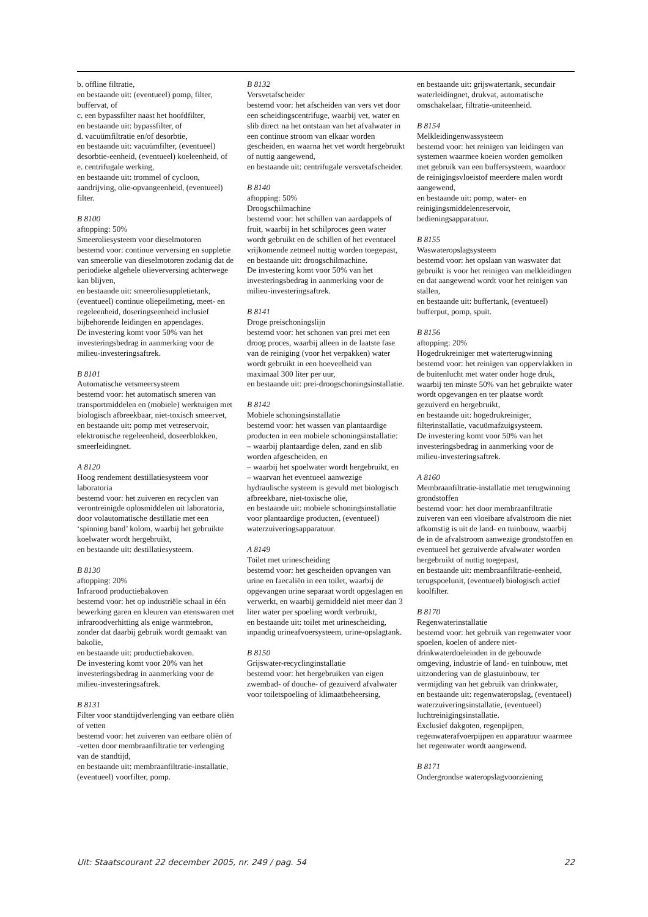b. offline filtratie,
en bestaande uit: (eventueel) pomp, filter, buffervat, of
c. een bypassfilter naast het hoofdfilter,
en bestaande uit: bypassfilter, of
d. vacuümfiltratie en/of desorbtie,
en bestaande uit: vacuümfilter, (eventueel) desorbtie-eenheid, (eventueel) koeleenheid, of
e. centrifugale werking,
en bestaande uit: trommel of cycloon, aandrijving, olie-opvangeenheid, (eventueel) filter.
B 8100
aftopping: 50%
Smeeroliesysteem voor dieselmotoren
bestemd voor: continue verversing en suppletie van smeerolie van dieselmotoren zodanig dat de periodieke algehele olieverversing achterwege kan blijven,
en bestaande uit: smeeroliesuppletietank, (eventueel) continue oliepeilmeting, meet- en regeleenheid, doseringseenheid inclusief bijbehorende leidingen en appendages.
De investering komt voor 50% van het investeringsbedrag in aanmerking voor de milieu-investeringsaftrek.
B 8101
Automatische vetsmeersysteem
bestemd voor: het automatisch smeren van transportmiddelen en (mobiele) werktuigen met biologisch afbreekbaar, niet-toxisch smeervet,
en bestaande uit: pomp met vetreservoir, elektronische regeleenheid, doseerblokken, smeerleidingnet.
A 8120
Hoog rendement destillatiesysteem voor laboratoria
bestemd voor: het zuiveren en recyclen van verontreinigde oplosmiddelen uit laboratoria, door volautomatische destillatie met een ‘spinning band’ kolom, waarbij het gebruikte koelwater wordt hergebruikt,
en bestaande uit: destillatiesysteem.
B 8130
aftopping: 20%
Infrarood productiebakoven
bestemd voor: het op industriële schaal in één bewerking garen en kleuren van etenswaren met infraroodverhitting als enige warmtebron, zonder dat daarbij gebruik wordt gemaakt van bakolie,
en bestaande uit: productiebakoven.
De investering komt voor 20% van het investeringsbedrag in aanmerking voor de milieu-investeringsaftrek.
B 8131
Filter voor standtijdverlenging van eetbare oliën of vetten
bestemd voor: het zuiveren van eetbare oliën of -vetten door membraanfiltratie ter verlenging van de standtijd,
en bestaande uit: membraanfiltratie-installatie, (eventueel) voorfilter, pomp.
B 8132
Versvetafscheider
bestemd voor: het afscheiden van vers vet door een scheidingscentrifuge, waarbij vet, water en slib direct na het ontstaan van het afvalwater in een continue stroom van elkaar worden gescheiden, en waarna het vet wordt hergebruikt of nuttig aangewend,
en bestaande uit: centrifugale versvetafscheider.
B 8140
aftopping: 50%
Droogschilmachine
bestemd voor: het schillen van aardappels of fruit, waarbij in het schilproces geen water wordt gebruikt en de schillen of het eventueel vrijkomende zetmeel nuttig worden toegepast,
en bestaande uit: droogschilmachine.
De investering komt voor 50% van het investeringsbedrag in aanmerking voor de milieu-investeringsaftrek.
B 8141
Droge preischoningslijn
bestemd voor: het schonen van prei met een droog proces, waarbij alleen in de laatste fase van de reiniging (voor het verpakken) water wordt gebruikt in een hoeveelheid van maximaal 300 liter per uur,
en bestaande uit: prei-droogschoningsinstallatie.
B 8142
Mobiele schoningsinstallatie
bestemd voor: het wassen van plantaardige producten in een mobiele schoningsinstallatie:
– waarbij plantaardige delen, zand en slib worden afgescheiden, en
– waarbij het spoelwater wordt hergebruikt, en
– waarvan het eventueel aanwezige hydraulische systeem is gevuld met biologisch afbreekbare, niet-toxische olie,
en bestaande uit: mobiele schoningsinstallatie voor plantaardige producten, (eventueel) waterzuiveringsapparatuur.
A 8149
Toilet met urinescheiding
bestemd voor: het gescheiden opvangen van urine en faecaliën in een toilet, waarbij de opgevangen urine separaat wordt opgeslagen en verwerkt, en waarbij gemiddeld niet meer dan 3 liter water per spoeling wordt verbruikt,
en bestaande uit: toilet met urinescheiding, inpandig urineafvoersysteem, urine-opslagtank.
B 8150
Grijswater-recyclinginstallatie
bestemd voor: het hergebruiken van eigen zwembad- of douche- of gezuiverd afvalwater voor toiletspoeling of klimaatbeheersing,
en bestaande uit: grijswatertank, secundair waterleidingnet, drukvat, automatische omschakelaar, filtratie-uniteenheid.
B 8154
Melkleidingenwassysteem
bestemd voor: het reinigen van leidingen van systemen waarmee koeien worden gemolken met gebruik van een buffersysteem, waardoor de reinigingsvloeistof meerdere malen wordt aangewend,
en bestaande uit: pomp, water- en reinigingsmiddelenreservoir, bedieningsapparatuur.
B 8155
Waswateropslagsysteem
bestemd voor: het opslaan van waswater dat gebruikt is voor het reinigen van melkleidingen en dat aangewend wordt voor het reinigen van stallen,
en bestaande uit: buffertank, (eventueel) bufferput, pomp, spuit.
B 8156
aftopping: 20%
Hogedrukreiniger met waterterugwinning
bestemd voor: het reinigen van oppervlakken in de buitenlucht met water onder hoge druk, waarbij ten minste 50% van het gebruikte water wordt opgevangen en ter plaatse wordt gezuiverd en hergebruikt,
en bestaande uit: hogedrukreiniger, filterinstallatie, vacuümafzuigsysteem.
De investering komt voor 50% van het investeringsbedrag in aanmerking voor de milieu-investeringsaftrek.
A 8160
Membraanfiltratie-installatie met terugwinning grondstoffen
bestemd voor: het door membraanfiltratie zuiveren van een vloeibare afvalstroom die niet afkomstig is uit de land- en tuinbouw, waarbij de in de afvalstroom aanwezige grondstoffen en eventueel het gezuiverde afvalwater worden hergebruikt of nuttig toegepast,
en bestaande uit: membraanfiltratie-eenheid, terugspoelunit, (eventueel) biologisch actief koolfilter.
B 8170
Regenwaterinstallatie
bestemd voor: het gebruik van regenwater voor spoelen, koelen of andere niet-drinkwaterdoeleinden in de gebouwde omgeving, industrie of land- en tuinbouw, met uitzondering van de glastuinbouw, ter vermijding van het gebruik van drinkwater,
en bestaande uit: regenwateropslag, (eventueel) waterzuiveringsinstallatie, (eventueel) luchtreinigingsinstallatie.
Exclusief dakgoten, regenpijpen, regenwaterafvoerpijpen en apparatuur waarmee het regenwater wordt aangewend.
B 8171
Ondergrondse wateropslagvoorziening
Uit: Staatscourant 22 december 2005, nr. 249 / pag. 54 22